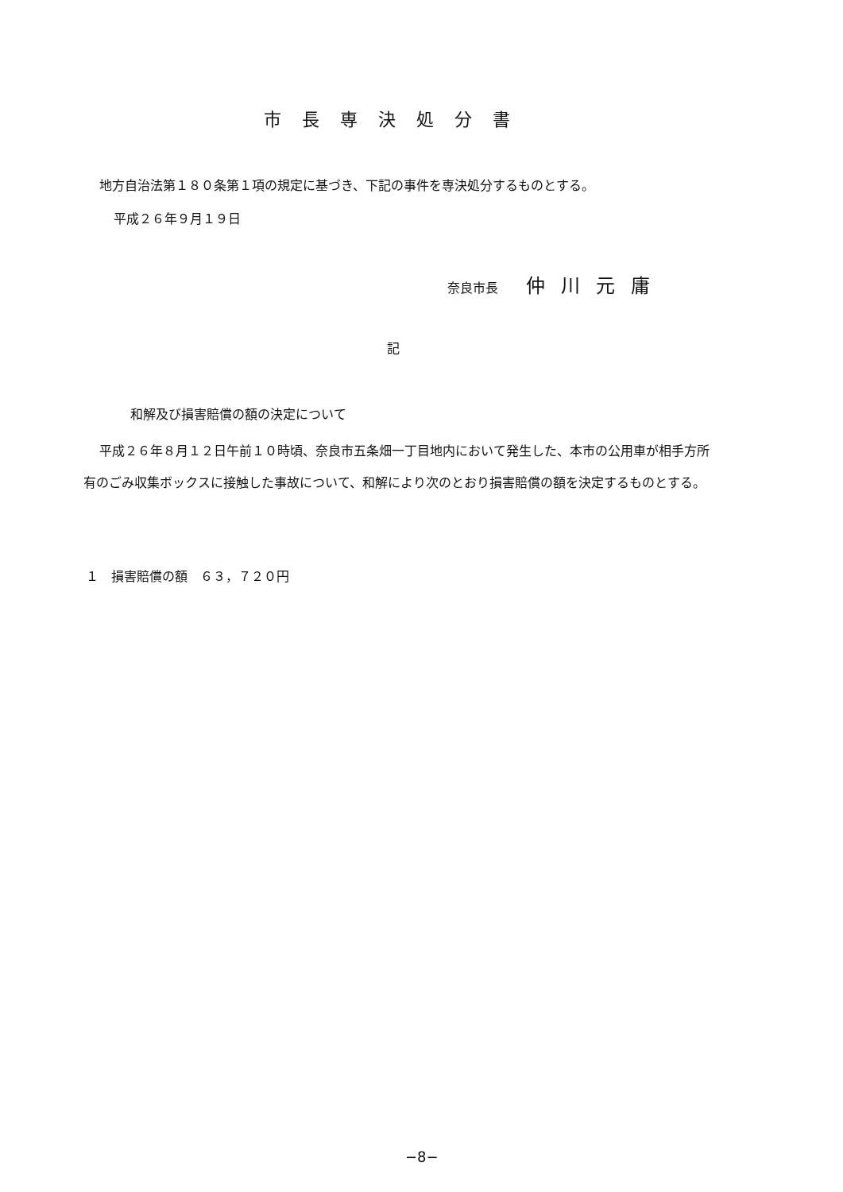市長専決処分書
地方自治法第１８０条第１項の規定に基づき、下記の事件を専決処分するものとする。
平成２６年９月１９日
奈良市長 仲川元庸
記
和解及び損害賠償の額の決定について
平成２６年８月１２日午前１０時頃、奈良市五条畑一丁目地内において発生した、本市の公用車が相手方所有のごみ収集ボックスに接触した事故について、和解により次のとおり損害賠償の額を決定するものとする。
１　損害賠償の額　６３，７２０円
−8−